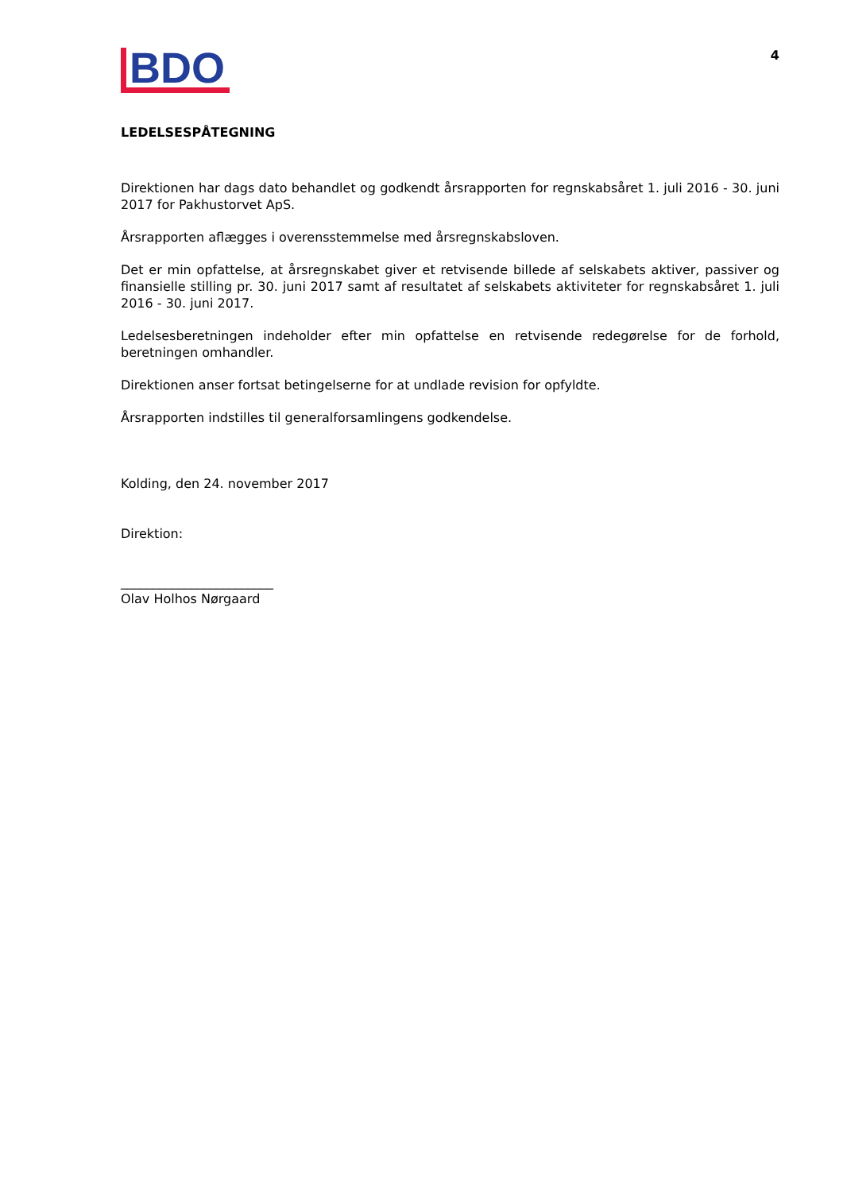BDO
4
LEDELSESPÅTEGNING
Direktionen har dags dato behandlet og godkendt årsrapporten for regnskabsåret 1. juli 2016 - 30. juni 2017 for Pakhustorvet ApS.
Årsrapporten aflægges i overensstemmelse med årsregnskabsloven.
Det er min opfattelse, at årsregnskabet giver et retvisende billede af selskabets aktiver, passiver og finansielle stilling pr. 30. juni 2017 samt af resultatet af selskabets aktiviteter for regnskabsåret 1. juli 2016 - 30. juni 2017.
Ledelsesberetningen indeholder efter min opfattelse en retvisende redegørelse for de forhold, beretningen omhandler.
Direktionen anser fortsat betingelserne for at undlade revision for opfyldte.
Årsrapporten indstilles til generalforsamlingens godkendelse.
Kolding, den 24. november 2017
Direktion:
________________________
Olav Holhos Nørgaard